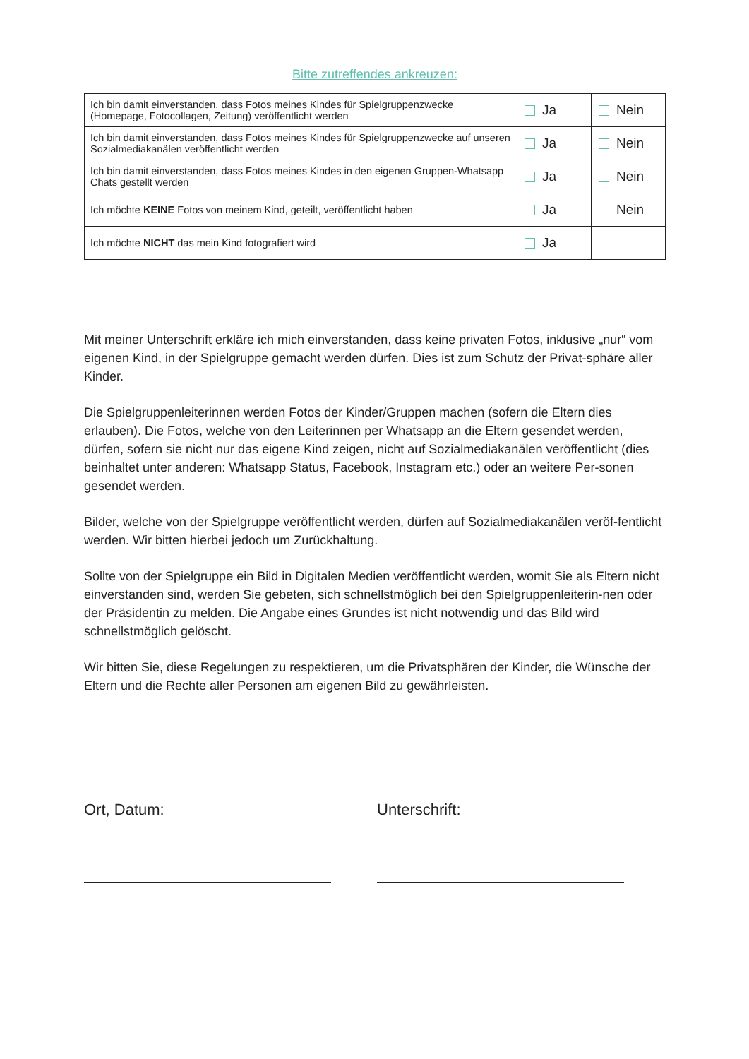Bitte zutreffendes ankreuzen:
| Ich bin damit einverstanden, dass Fotos meines Kindes für Spielgruppenzwecke (Homepage, Fotocollagen, Zeitung) veröffentlicht werden | Ja | Nein |
| Ich bin damit einverstanden, dass Fotos meines Kindes für Spielgruppenzwecke auf unseren Sozialmediakanälen veröffentlicht werden | Ja | Nein |
| Ich bin damit einverstanden, dass Fotos meines Kindes in den eigenen Gruppen-Whatsapp Chats gestellt werden | Ja | Nein |
| Ich möchte KEINE Fotos von meinem Kind, geteilt, veröffentlicht haben | Ja | Nein |
| Ich möchte NICHT das mein Kind fotografiert wird | Ja | |
Mit meiner Unterschrift erkläre ich mich einverstanden, dass keine privaten Fotos, inklusive „nur“ vom eigenen Kind, in der Spielgruppe gemacht werden dürfen. Dies ist zum Schutz der Privat-sphäre aller Kinder.
Die Spielgruppenleiterinnen werden Fotos der Kinder/Gruppen machen (sofern die Eltern dies erlauben). Die Fotos, welche von den Leiterinnen per Whatsapp an die Eltern gesendet werden, dürfen, sofern sie nicht nur das eigene Kind zeigen, nicht auf Sozialmediakanälen veröffentlicht (dies beinhaltet unter anderen: Whatsapp Status, Facebook, Instagram etc.) oder an weitere Per-sonen gesendet werden.
Bilder, welche von der Spielgruppe veröffentlicht werden, dürfen auf Sozialmediakanälen veröf-fentlicht werden. Wir bitten hierbei jedoch um Zurückhaltung.
Sollte von der Spielgruppe ein Bild in Digitalen Medien veröffentlicht werden, womit Sie als Eltern nicht einverstanden sind, werden Sie gebeten, sich schnellstmöglich bei den Spielgruppenleiterin-nen oder der Präsidentin zu melden. Die Angabe eines Grundes ist nicht notwendig und das Bild wird schnellstmöglich gelöscht.
Wir bitten Sie, diese Regelungen zu respektieren, um die Privatsphären der Kinder, die Wünsche der Eltern und die Rechte aller Personen am eigenen Bild zu gewährleisten.
Ort, Datum: Unterschrift: